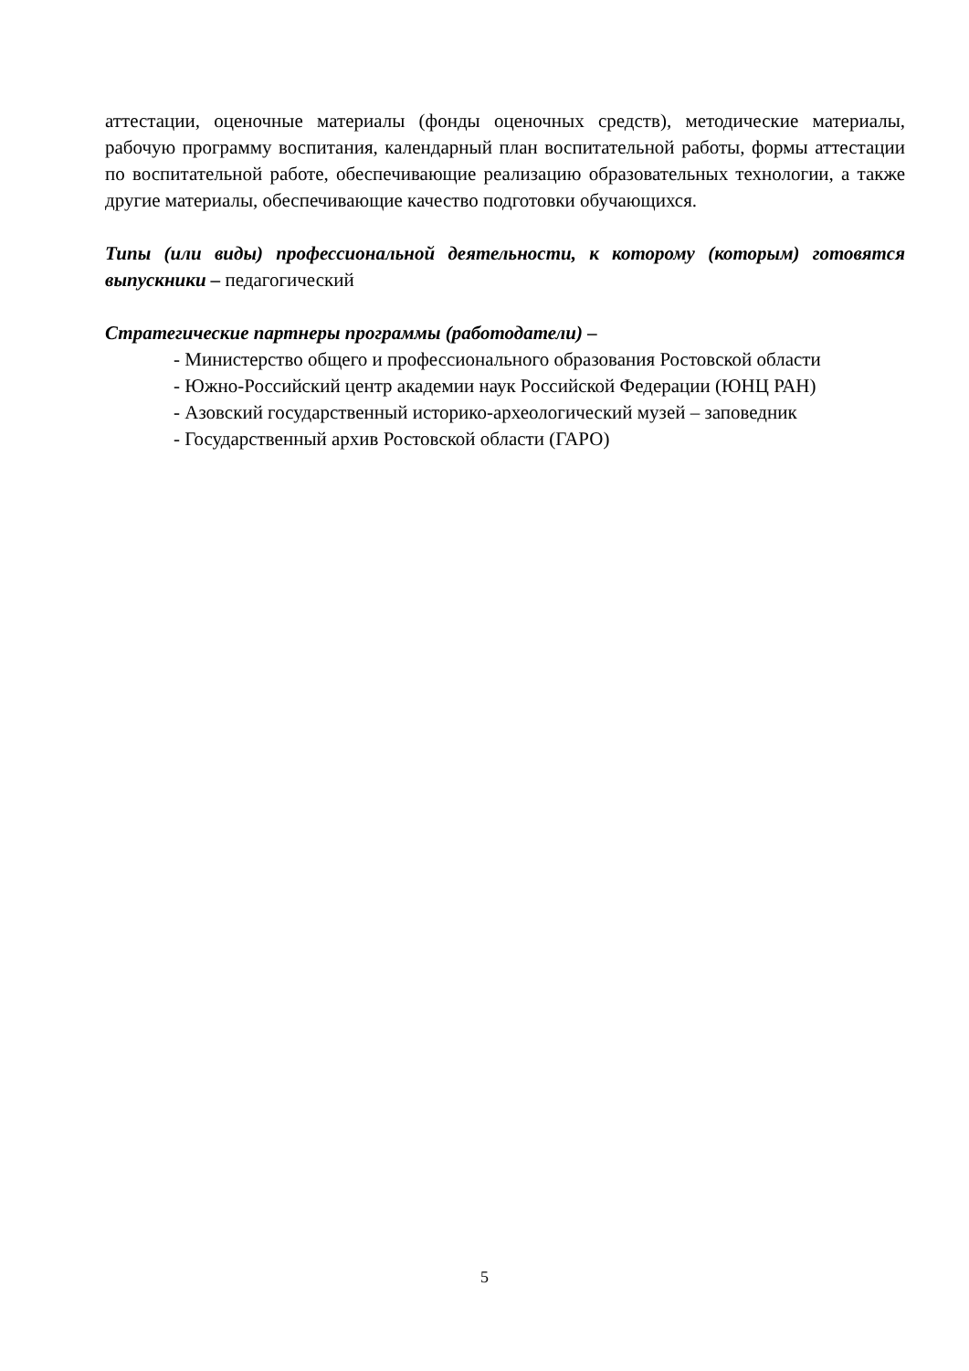аттестации, оценочные материалы (фонды оценочных средств), методические материалы, рабочую программу воспитания, календарный план воспитательной работы, формы аттестации по воспитательной работе, обеспечивающие реализацию образовательных технологии, а также другие материалы, обеспечивающие качество подготовки обучающихся.
Типы (или виды) профессиональной деятельности, к которому (которым) готовятся выпускники – педагогический
Стратегические партнеры программы (работодатели) –
- Министерство общего и профессионального образования Ростовской области
- Южно-Российский центр академии наук Российской Федерации (ЮНЦ РАН)
- Азовский государственный историко-археологический музей – заповедник
- Государственный архив Ростовской области (ГАРО)
5